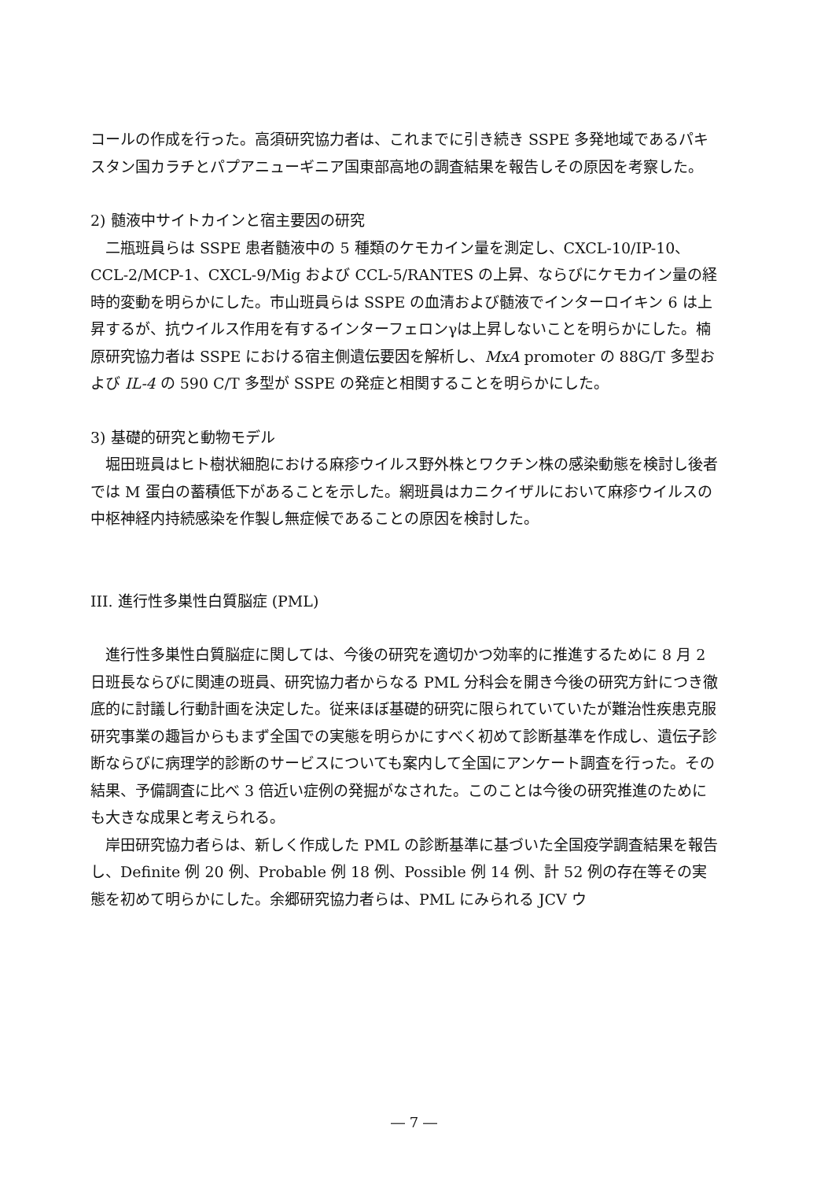コールの作成を行った。高須研究協力者は、これまでに引き続き SSPE 多発地域であるパキスタン国カラチとパプアニューギニア国東部高地の調査結果を報告しその原因を考察した。
2) 髄液中サイトカインと宿主要因の研究
二瓶班員らは SSPE 患者髄液中の 5 種類のケモカイン量を測定し、CXCL-10/IP-10、CCL-2/MCP-1、CXCL-9/Mig および CCL-5/RANTES の上昇、ならびにケモカイン量の経時的変動を明らかにした。市山班員らは SSPE の血清および髄液でインターロイキン 6 は上昇するが、抗ウイルス作用を有するインターフェロンγは上昇しないことを明らかにした。楠原研究協力者は SSPE における宿主側遺伝要因を解析し、MxA promoter の 88G/T 多型および IL-4 の 590 C/T 多型が SSPE の発症と相関することを明らかにした。
3) 基礎的研究と動物モデル
堀田班員はヒト樹状細胞における麻疹ウイルス野外株とワクチン株の感染動態を検討し後者では M 蛋白の蓄積低下があることを示した。網班員はカニクイザルにおいて麻疹ウイルスの中枢神経内持続感染を作製し無症候であることの原因を検討した。
III. 進行性多巣性白質脳症 (PML)
進行性多巣性白質脳症に関しては、今後の研究を適切かつ効率的に推進するために 8 月 2 日班長ならびに関連の班員、研究協力者からなる PML 分科会を開き今後の研究方針につき徹底的に討議し行動計画を決定した。従来ほぼ基礎的研究に限られていていたが難治性疾患克服研究事業の趣旨からもまず全国での実態を明らかにすべく初めて診断基準を作成し、遺伝子診断ならびに病理学的診断のサービスについても案内して全国にアンケート調査を行った。その結果、予備調査に比べ 3 倍近い症例の発掘がなされた。このことは今後の研究推進のためにも大きな成果と考えられる。
岸田研究協力者らは、新しく作成した PML の診断基準に基づいた全国疫学調査結果を報告し、Definite 例 20 例、Probable 例 18 例、Possible 例 14 例、計 52 例の存在等その実態を初めて明らかにした。余郷研究協力者らは、PML にみられる JCV ウ
― 7 ―